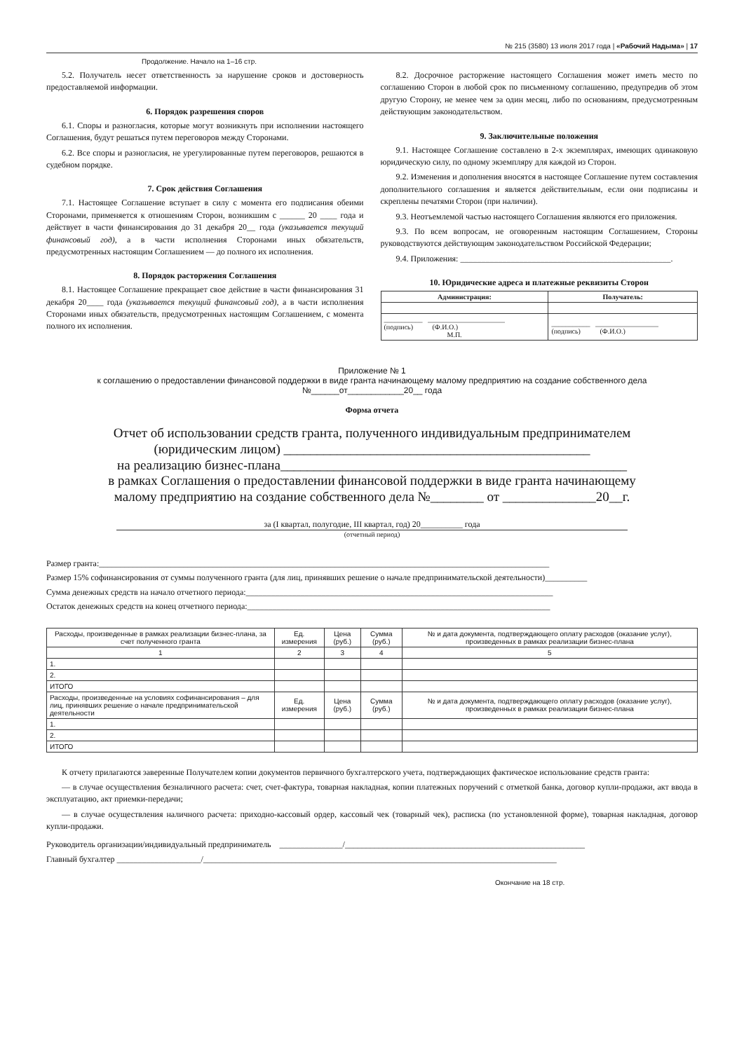№ 215 (3580) 13 июля 2017 года | «Рабочий Надыма» | 17
Продолжение. Начало на 1–16 стр.
5.2. Получатель несет ответственность за нарушение сроков и достоверность предоставляемой информации.
6. Порядок разрешения споров
6.1. Споры и разногласия, которые могут возникнуть при исполнении настоящего Соглашения, будут решаться путем переговоров между Сторонами.
6.2. Все споры и разногласия, не урегулированные путем переговоров, решаются в судебном порядке.
7. Срок действия Соглашения
7.1. Настоящее Соглашение вступает в силу с момента его подписания обеими Сторонами, применяется к отношениям Сторон, возникшим с ______ 20 ____ года и действует в части финансирования до 31 декабря 20__ года (указывается текущий финансовый год), а в части исполнения Сторонами иных обязательств, предусмотренных настоящим Соглашением — до полного их исполнения.
8. Порядок расторжения Соглашения
8.1. Настоящее Соглашение прекращает свое действие в части финансирования 31 декабря 20____ года (указывается текущий финансовый год), а в части исполнения Сторонами иных обязательств, предусмотренных настоящим Соглашением, с момента полного их исполнения.
8.2. Досрочное расторжение настоящего Соглашения может иметь место по соглашению Сторон в любой срок по письменному соглашению, предупредив об этом другую Сторону, не менее чем за один месяц, либо по основаниям, предусмотренным действующим законодательством.
9. Заключительные положения
9.1. Настоящее Соглашение составлено в 2-х экземплярах, имеющих одинаковую юридическую силу, по одному экземпляру для каждой из Сторон.
9.2. Изменения и дополнения вносятся в настоящее Соглашение путем составления дополнительного соглашения и является действительным, если они подписаны и скреплены печатями Сторон (при наличии).
9.3. Неотъемлемой частью настоящего Соглашения являются его приложения.
9.3. По всем вопросам, не оговоренным настоящим Соглашением, Стороны руководствуются действующим законодательством Российской Федерации;
9.4. Приложения: __________________________________________________.
10. Юридические адреса и платежные реквизиты Сторон
| Администрация: | Получатель: |
| --- | --- |
| ___________ ______________________ (подпись) (Ф.И.О.) М.П. | ___________ __________________ (подпись) (Ф.И.О.) |
Приложение № 1
к соглашению о предоставлении финансовой поддержки в виде гранта начинающему малому предприятию на создание собственного дела
№______от____________20__ года
Форма отчета
Отчет об использовании средств гранта, полученного индивидуальным предпринимателем
(юридическим лицом) ______________________________________________
на реализацию бизнес-плана____________________________________________________
в рамках Соглашения о предоставлении финансовой поддержки в виде гранта начинающему
малому предприятию на создание собственного дела №________ от ______________20__г.
за (I квартал, полугодие, III квартал, год) 20__________ года
(отчетный период)
Размер гранта:___________________________________________________________________________________________________________
Размер 15% софинансирования от суммы полученного гранта (для лиц, принявших решение о начале предпринимательской деятельности)__________
Сумма денежных средств на начало отчетного периода:_________________________________________________________________________
Остаток денежных средств на конец отчетного периода:________________________________________________________________________
| Расходы, произведенные в рамках реализации бизнес-плана, за счет полученного гранта | Ед. измерения | Цена (руб.) | Сумма (руб.) | № и дата документа, подтверждающего оплату расходов (оказание услуг), произведенных в рамках реализации бизнес-плана |
| --- | --- | --- | --- | --- |
| 1 | 2 | 3 | 4 | 5 |
| 1. | | | | |
| 2. | | | | |
| ИТОГО | | | | |
| Расходы, произведенные на условиях софинансирования – для лиц, принявших решение о начале предпринимательской деятельности | Ед. измерения | Цена (руб.) | Сумма (руб.) | № и дата документа, подтверждающего оплату расходов (оказание услуг), произведенных в рамках реализации бизнес-плана |
| 1. | | | | |
| 2. | | | | |
| ИТОГО | | | | |
К отчету прилагаются заверенные Получателем копии документов первичного бухгалтерского учета, подтверждающих фактическое использование средств гранта:
— в случае осуществления безналичного расчета: счет, счет-фактура, товарная накладная, копии платежных поручений с отметкой банка, договор купли-продажи, акт ввода в эксплуатацию, акт приемки-передачи;
— в случае осуществления наличного расчета: приходно-кассовый ордер, кассовый чек (товарный чек), расписка (по установленной форме), товарная накладная, договор купли-продажи.
Руководитель организации/индивидуальный предприниматель _______________/_________________________________________________________
Главный бухгалтер ____________________/____________________________________________________________________________________
Окончание на 18 стр.